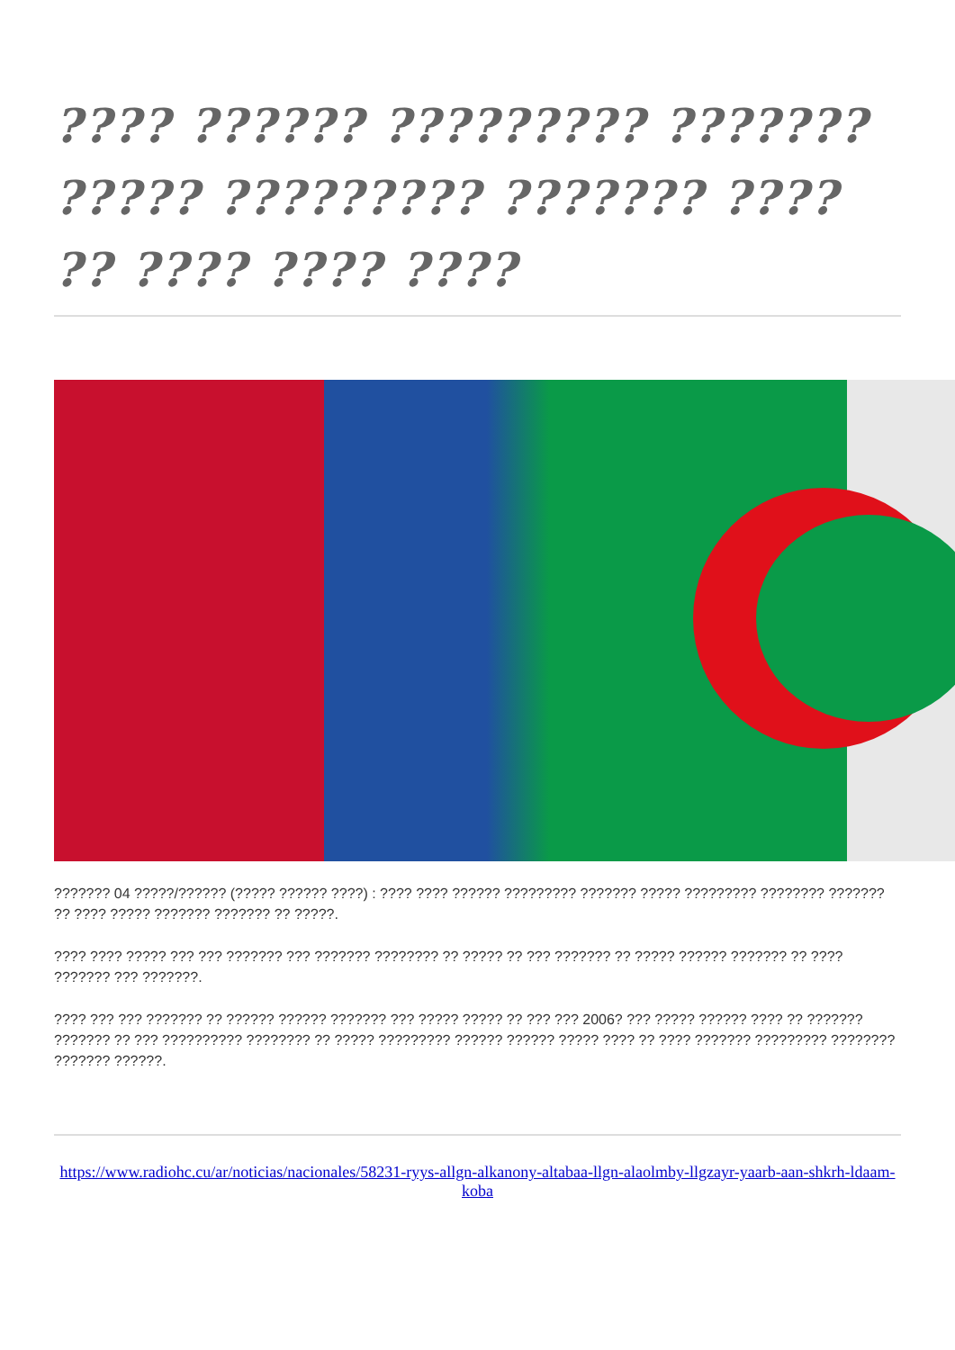???? ?????? ????????? ??????? ????? ????????? ??????? ???? ?? ???? ???? ????
??????? 04 ?????/?????? (????? ?????? ????) : ???? ???? ?????? ????????? ??????? ????? ????????? ???????? ??????? ?? ???? ????? ??????? ??????? ?? ?????.
???? ???? ????? ??? ??? ??????? ??? ??????? ???????? ?? ????? ?? ??? ??????? ?? ????? ?????? ??????? ?? ???? ??????? ??? ???????.
???? ??? ??? ??????? ?? ?????? ?????? ??????? ??? ????? ????? ?? ??? ??? 2006? ??? ????? ?????? ???? ?? ??????? ??????? ?? ??? ?????????? ???????? ?? ????? ????????? ?????? ?????? ????? ???? ?? ???? ??????? ????????? ???????? ??????? ??????.
https://www.radiohc.cu/ar/noticias/nacionales/58231-ryys-allgn-alkanony-altabaa-llgn-alaolmby-llgzayr-yaarb-aan-shkrh-ldaam-koba